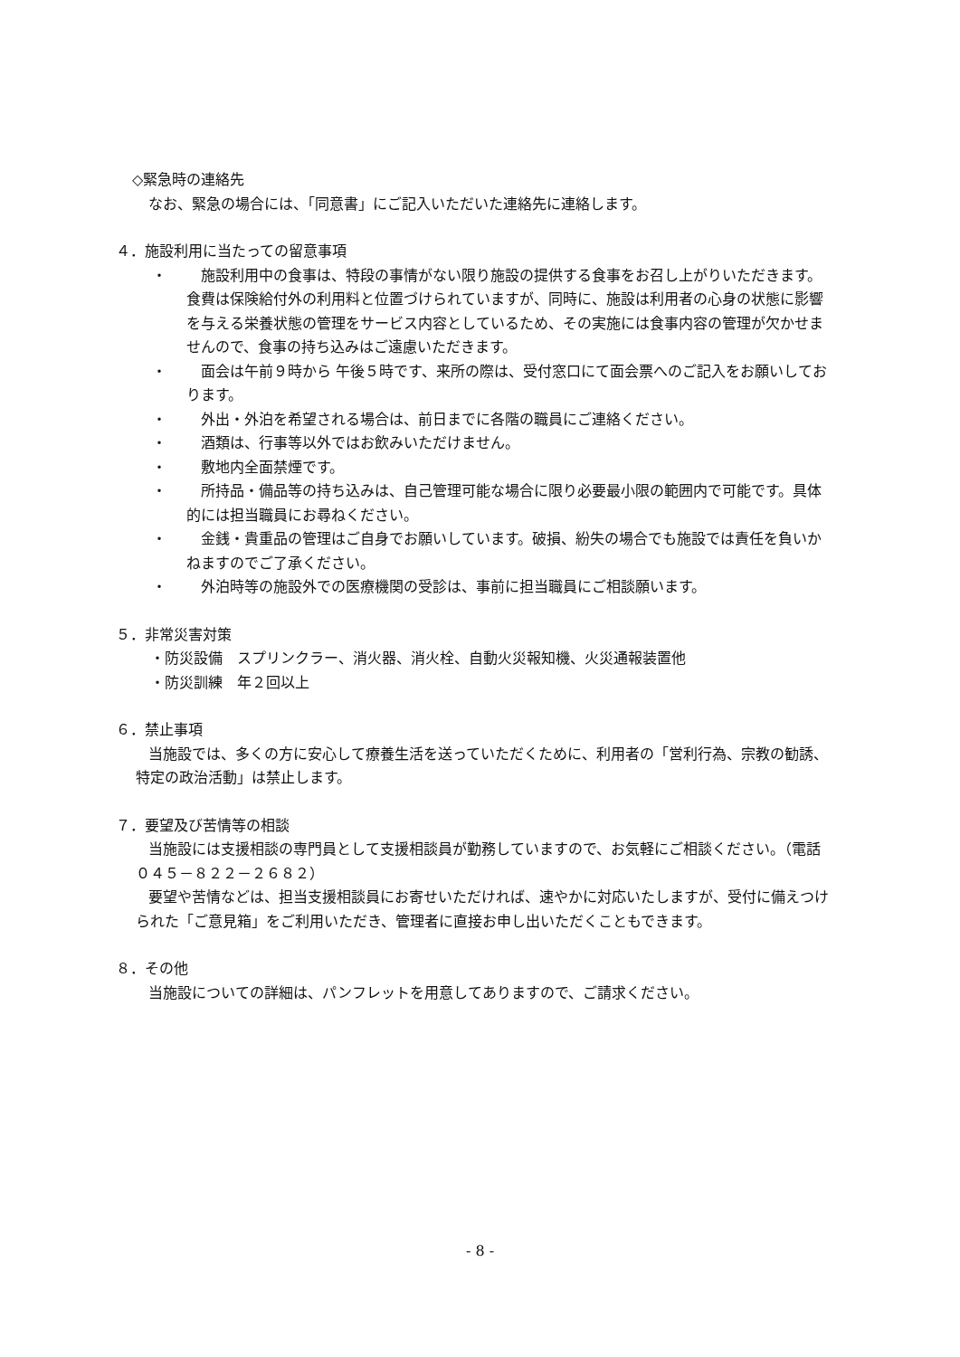◇緊急時の連絡先
なお、緊急の場合には、「同意書」にご記入いただいた連絡先に連絡します。
４．施設利用に当たっての留意事項
・ 　施設利用中の食事は、特段の事情がない限り施設の提供する食事をお召し上がりいただきます。食費は保険給付外の利用料と位置づけられていますが、同時に、施設は利用者の心身の状態に影響を与える栄養状態の管理をサービス内容としているため、その実施には食事内容の管理が欠かせませんので、食事の持ち込みはご遠慮いただきます。
・ 　面会は午前９時から 午後５時です、来所の際は、受付窓口にて面会票へのご記入をお願いしております。
・ 　外出・外泊を希望される場合は、前日までに各階の職員にご連絡ください。
・ 　酒類は、行事等以外ではお飲みいただけません。
・ 　敷地内全面禁煙です。
・ 　所持品・備品等の持ち込みは、自己管理可能な場合に限り必要最小限の範囲内で可能です。具体的には担当職員にお尋ねください。
・ 　金銭・貴重品の管理はご自身でお願いしています。破損、紛失の場合でも施設では責任を負いかねますのでご了承ください。
・ 　外泊時等の施設外での医療機関の受診は、事前に担当職員にご相談願います。
５．非常災害対策
・防災設備　スプリンクラー、消火器、消火栓、自動火災報知機、火災通報装置他
・防災訓練　年２回以上
６．禁止事項
当施設では、多くの方に安心して療養生活を送っていただくために、利用者の「営利行為、宗教の勧誘、特定の政治活動」は禁止します。
７．要望及び苦情等の相談
当施設には支援相談の専門員として支援相談員が勤務していますので、お気軽にご相談ください。（電話０４５－８２２－２６８２）
要望や苦情などは、担当支援相談員にお寄せいただければ、速やかに対応いたしますが、受付に備えつけられた「ご意見箱」をご利用いただき、管理者に直接お申し出いただくこともできます。
８．その他
当施設についての詳細は、パンフレットを用意してありますので、ご請求ください。
- 8 -